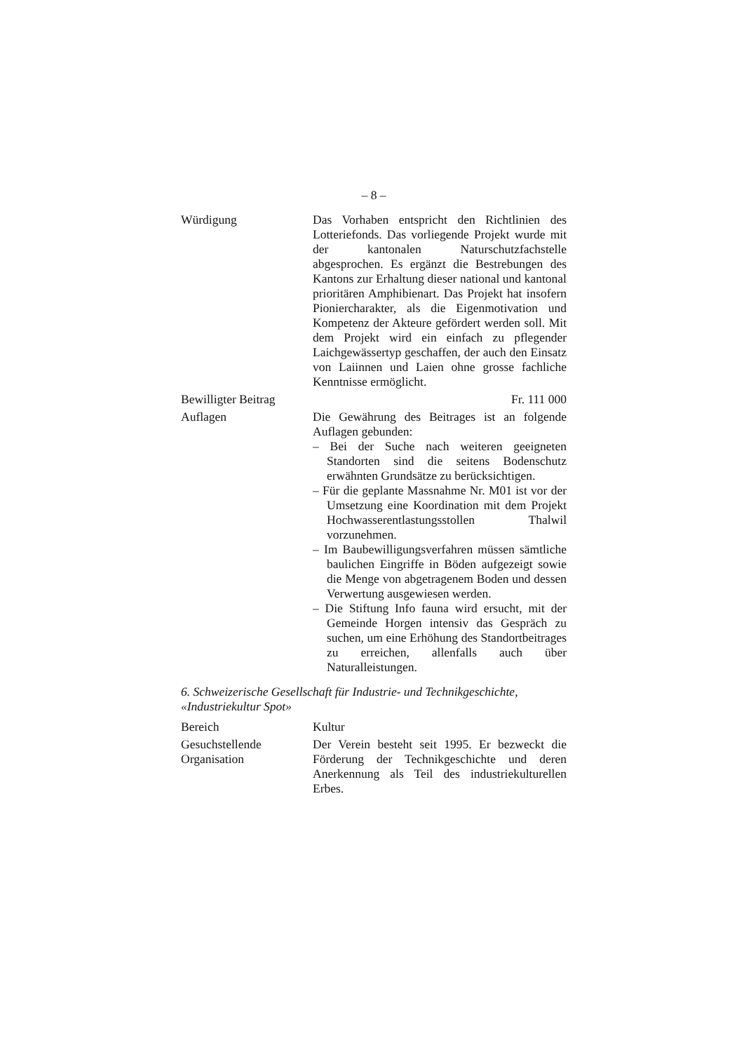– 8 –
Würdigung Das Vorhaben entspricht den Richtlinien des Lotteriefonds. Das vorliegende Projekt wurde mit der kantonalen Naturschutzfachstelle abgesprochen. Es ergänzt die Bestrebungen des Kantons zur Erhaltung dieser national und kantonal prioritären Amphibienart. Das Projekt hat insofern Pioniercharakter, als die Eigenmotivation und Kompetenz der Akteure gefördert werden soll. Mit dem Projekt wird ein einfach zu pflegender Laichgewässertyp geschaffen, der auch den Einsatz von Laiinnen und Laien ohne grosse fachliche Kenntnisse ermöglicht.
Bewilligter Beitrag
Fr. 111 000
Auflagen Die Gewährung des Beitrages ist an folgende Auflagen gebunden:
– Bei der Suche nach weiteren geeigneten Standorten sind die seitens Bodenschutz erwähnten Grundsätze zu berücksichtigen.
– Für die geplante Massnahme Nr. M01 ist vor der Umsetzung eine Koordination mit dem Projekt Hochwasserentlastungsstollen Thalwil vorzunehmen.
– Im Baubewilligungsverfahren müssen sämtliche baulichen Eingriffe in Böden aufgezeigt sowie die Menge von abgetragenem Boden und dessen Verwertung ausgewiesen werden.
– Die Stiftung Info fauna wird ersucht, mit der Gemeinde Horgen intensiv das Gespräch zu suchen, um eine Erhöhung des Standortbeitrages zu erreichen, allenfalls auch über Naturalleistungen.
6. Schweizerische Gesellschaft für Industrie- und Technikgeschichte, «Industriekultur Spot»
Bereich Kultur
Gesuchstellende Organisation
Der Verein besteht seit 1995. Er bezweckt die Förderung der Technikgeschichte und deren Anerkennung als Teil des industriekulturellen Erbes.